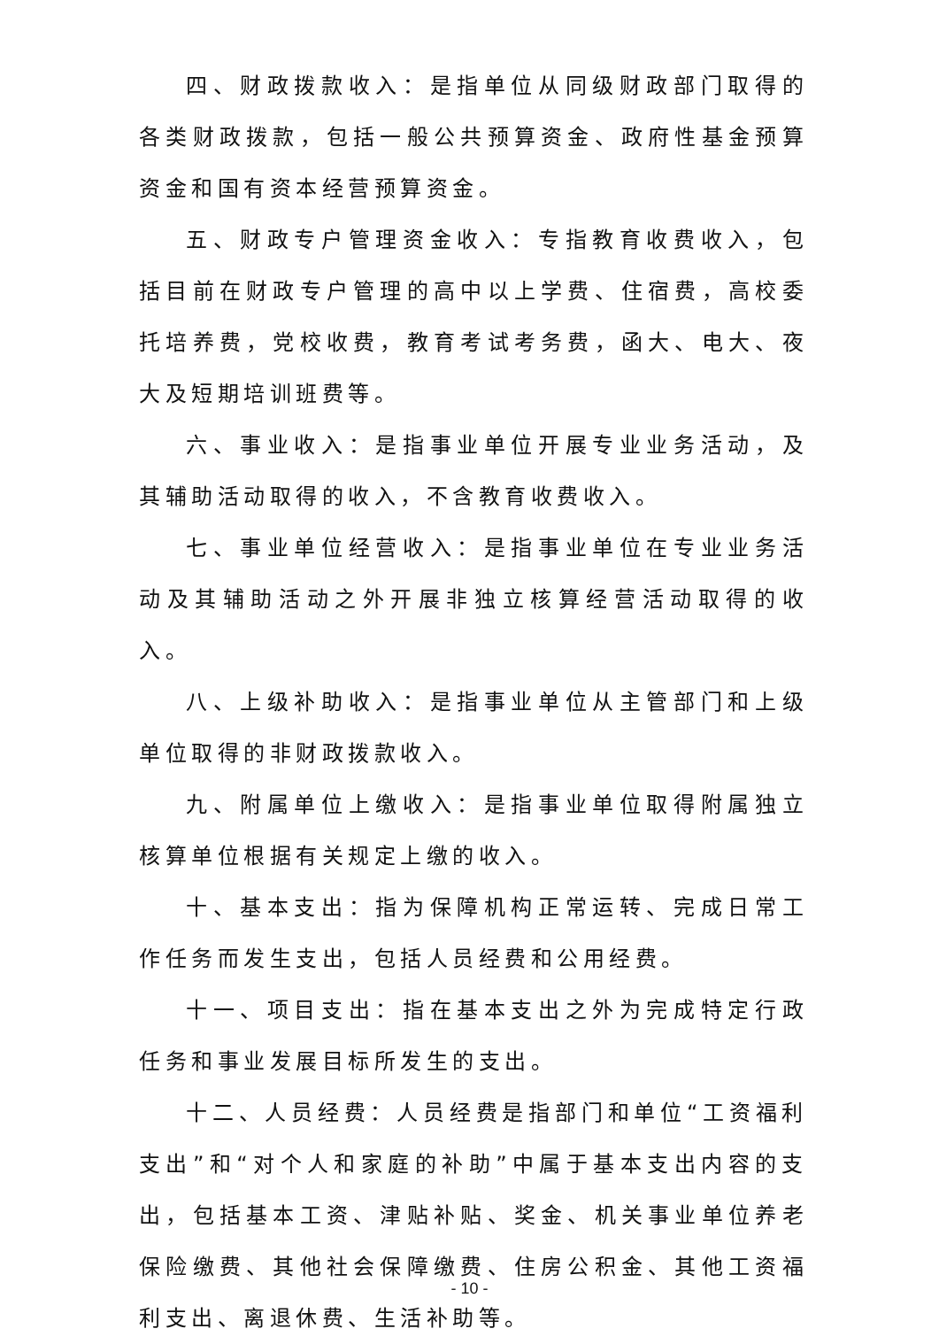四、财政拨款收入：是指单位从同级财政部门取得的各类财政拨款，包括一般公共预算资金、政府性基金预算资金和国有资本经营预算资金。
五、财政专户管理资金收入：专指教育收费收入，包括目前在财政专户管理的高中以上学费、住宿费，高校委托培养费，党校收费，教育考试考务费，函大、电大、夜大及短期培训班费等。
六、事业收入：是指事业单位开展专业业务活动，及其辅助活动取得的收入，不含教育收费收入。
七、事业单位经营收入：是指事业单位在专业业务活动及其辅助活动之外开展非独立核算经营活动取得的收入。
八、上级补助收入：是指事业单位从主管部门和上级单位取得的非财政拨款收入。
九、附属单位上缴收入：是指事业单位取得附属独立核算单位根据有关规定上缴的收入。
十、基本支出：指为保障机构正常运转、完成日常工作任务而发生支出，包括人员经费和公用经费。
十一、项目支出：指在基本支出之外为完成特定行政任务和事业发展目标所发生的支出。
十二、人员经费：人员经费是指部门和单位“工资福利支出”和“对个人和家庭的补助”中属于基本支出内容的支出，包括基本工资、津贴补贴、奖金、机关事业单位养老保险缴费、其他社会保障缴费、住房公积金、其他工资福利支出、离退休费、生活补助等。
- 10 -